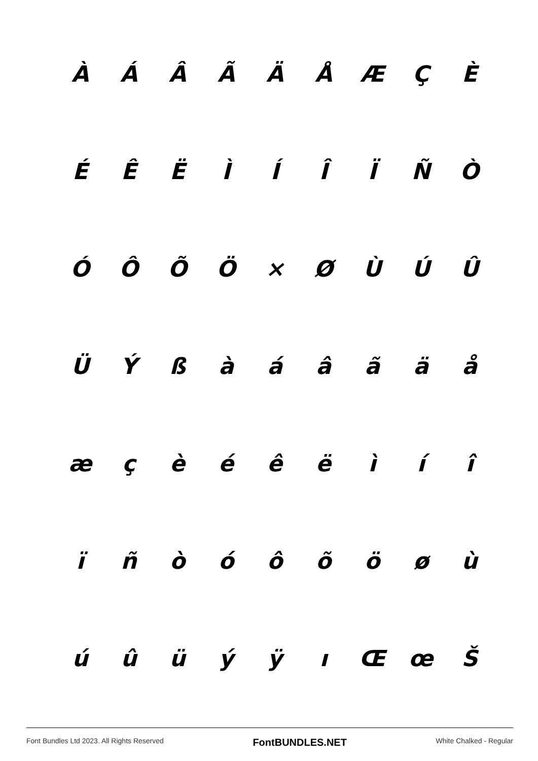À Á Â Ã Ä Å Æ Ç È
É Ê Ë Ì Í Î Ï Ñ Ò
Ó Ô Õ Ö × Ø Ù Ú Û
Ü Ý ß à á â ã ä å
æ ç è é ê ë ì í î
ï ñ ò ó ô õ ö ø ù
ú û ü ý ÿ ı Œ œ Š
Font Bundles Ltd 2023. All Rights Reserved FontBUNDLES.NET White Chalked - Regular